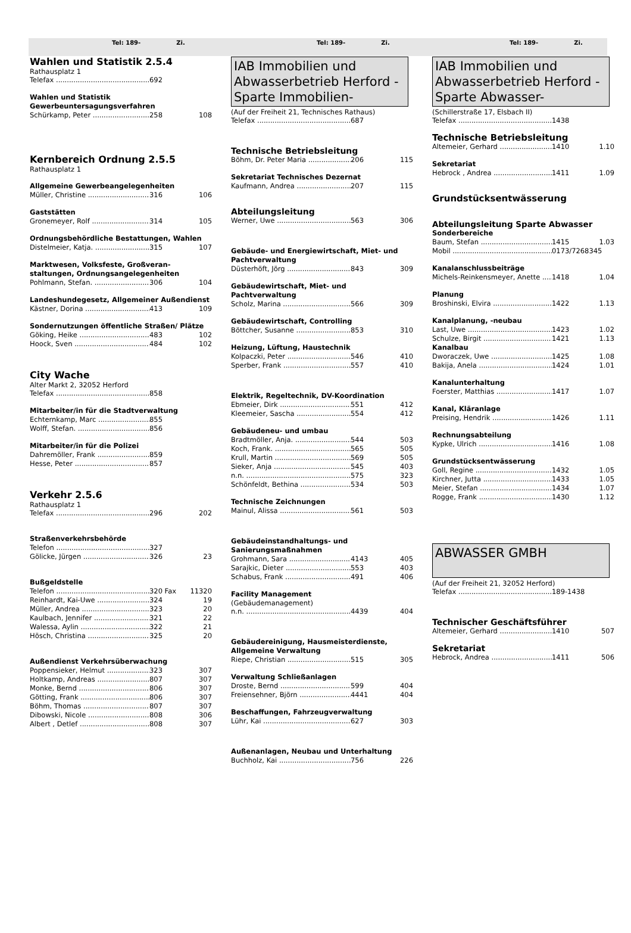Tel: 189- Zi. Tel: 189- Zi. Tel: 189- Zi.
Wahlen und Statistik 2.5.4
Rathausplatz 1
Telefax 692
Wahlen und Statistik
Gewerbeuntersagungsverfahren
Schürkamp, Peter 258 108
Kernbereich Ordnung 2.5.5
Rathausplatz 1
Allgemeine Gewerbeangelegenheiten
Müller, Christine 316 106
Gaststätten
Gronemeyer, Rolf 314 105
Ordnungsbehördliche Bestattungen, Wahlen
Distelmeier, Katja. 315 107
Marktwesen, Volksfeste, Großveran-staltungen, Ordnungsangelegenheiten
Pohlmann, Stefan. 306 104
Landeshundegesetz, Allgemeiner Außendienst
Kästner, Dorina 413 109
Sondernutzungen öffentliche Straßen/ Plätze
Göking, Heike 483 102
Hoock, Sven 484 102
City Wache
Alter Markt 2, 32052 Herford
Telefax 858
Mitarbeiter/in für die Stadtverwaltung
Echternkamp, Marc 855
Wolff, Stefan. 856
Mitarbeiter/in für die Polizei
Dahremöller, Frank 859
Hesse, Peter 857
Verkehr 2.5.6
Rathausplatz 1
Telefax 296 202
Straßenverkehrsbehörde
Telefon 327
Gölicke, Jürgen 326 23
Bußgeldstelle
Telefon 320 Fax 11320
Reinhardt, Kai-Uwe 324 19
Müller, Andrea 323 20
Kaulbach, Jennifer 321 22
Walessa, Aylin 322 21
Hösch, Christina 325 20
Außendienst Verkehrsüberwachung
Poppensieker, Helmut 323 307
Holtkamp, Andreas 807 307
Monke, Bernd 806 307
Götting, Frank 806 307
Böhm, Thomas 807 307
Dibowski, Nicole 808 306
Albert , Detlef 808 307
IAB Immobilien und Abwasserbetrieb Herford -Sparte Immobilien-
(Auf der Freiheit 21, Technisches Rathaus)
Telefax 687
Technische Betriebsleitung
Böhm, Dr. Peter Maria 206 115
Sekretariat Technisches Dezernat
Kaufmann, Andrea 207 115
Abteilungsleitung
Werner, Uwe 563 306
Gebäude- und Energiewirtschaft, Miet- und Pachtverwaltung
Düsterhöft, Jörg 843 309
Gebäudewirtschaft, Miet- und Pachtverwaltung
Scholz, Marina 566 309
Gebäudewirtschaft, Controlling
Böttcher, Susanne 853 310
Heizung, Lüftung, Haustechnik
Kolpaczki, Peter 546 410
Sperber, Frank 557 410
Elektrik, Regeltechnik, DV-Koordination
Ebmeier, Dirk 551 412
Kleemeier, Sascha 554 412
Gebäudeneu- und umbau
Bradtmöller, Anja. 544 503
Koch, Frank. 565 505
Krull, Martin 569 505
Sieker, Anja 545 403
n.n. 575 323
Schönfeldt, Bethina 534 503
Technische Zeichnungen
Mainul, Alissa 561 503
Gebäudeinstandhaltungs- und Sanierungsmaßnahmen
Grohmann, Sara 4143 405
Sarajkic, Dieter 553 403
Schabus, Frank 491 406
Facility Management
(Gebäudemanagement)
n.n. 4439 404
Gebäudereinigung, Hausmeisterdienste, Allgemeine Verwaltung
Riepe, Christian 515 305
Verwaltung Schließanlagen
Droste, Bernd 599 404
Freiensehner, Björn 4441 404
Beschaffungen, Fahrzeugverwaltung
Lühr, Kai 627 303
Außenanlagen, Neubau und Unterhaltung
Buchholz, Kai 756 226
IAB Immobilien und Abwasserbetrieb Herford -Sparte Abwasser-
(Schillerstraße 17, Elsbach II)
Telefax 1438
Technische Betriebsleitung
Altemeier, Gerhard 1410 1.10
Sekretariat
Hebrock , Andrea 1411 1.09
Grundstücksentwässerung
Abteilungsleitung Sparte Abwasser
Sonderbereiche
Baum, Stefan 1415 1.03
Mobil 0173/7268345
Kanalanschlussbeiträge
Michels-Reinkensmeyer, Anette 1418 1.04
Planung
Broshinski, Elvira 1422 1.13
Kanalplanung, -neubau
Last, Uwe 1423 1.02
Schulze, Birgit 1421 1.13
Kanalbau
Dworaczek, Uwe 1425 1.08
Bakija, Anela 1424 1.01
Kanalunterhaltung
Foerster, Matthias 1417 1.07
Kanal, Kläranlage
Preising, Hendrik 1426 1.11
Rechnungsabteilung
Kypke, Ulrich 1416 1.08
Grundstücksentwässerung
Goll, Regine 1432 1.05
Kirchner, Jutta 1433 1.05
Meier, Stefan 1434 1.07
Rogge, Frank 1430 1.12
ABWASSER GMBH
(Auf der Freiheit 21, 32052 Herford)
Telefax 189-1438
Technischer Geschäftsführer
Altemeier, Gerhard 1410 507
Sekretariat
Hebrock, Andrea 1411 506